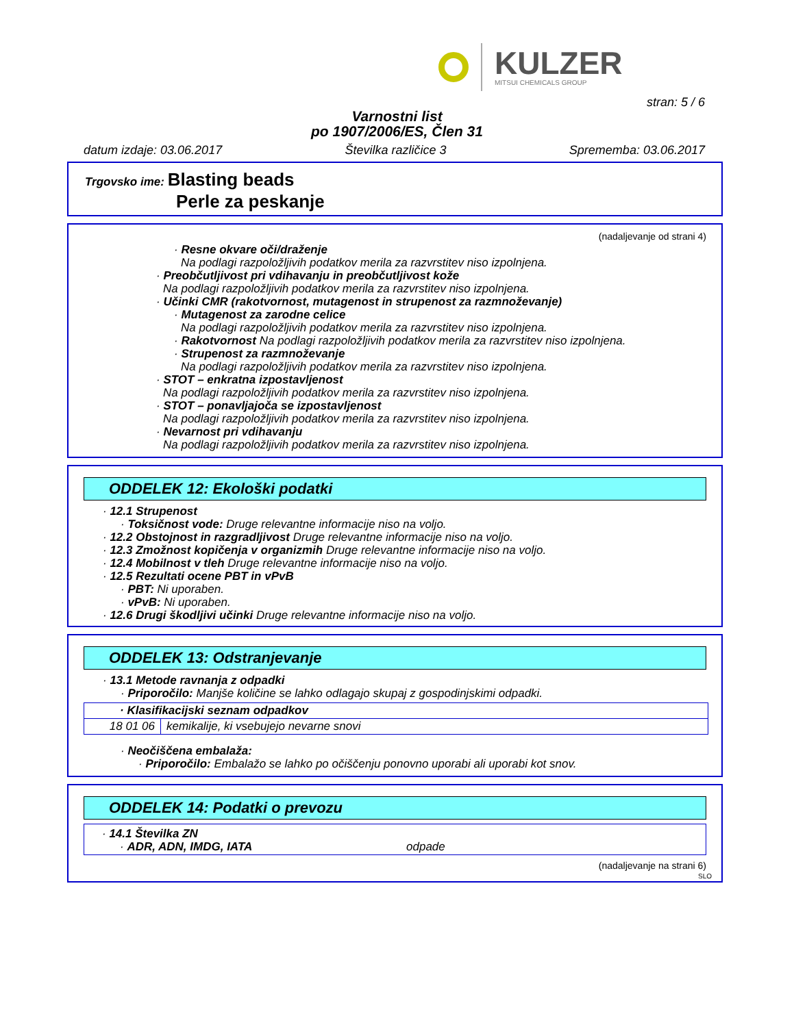KULZER
MITSUI CHEMICALS GROUP
stran: 5 / 6
Varnostni list
po 1907/2006/ES, Člen 31
datum izdaje: 03.06.2017 Številka različice 3 Sprememba: 03.06.2017
Trgovsko ime: Blasting beads
Perle za peskanje
(nadaljevanje od strani 4)
· Resne okvare oči/draženje
Na podlagi razpoložljivih podatkov merila za razvrstitev niso izpolnjena.
· Preobčutljivost pri vdihavanju in preobčutljivost kože
Na podlagi razpoložljivih podatkov merila za razvrstitev niso izpolnjena.
· Učinki CMR (rakotvornost, mutagenost in strupenost za razmnoževanje)
· Mutagenost za zarodne celice
Na podlagi razpoložljivih podatkov merila za razvrstitev niso izpolnjena.
· Rakotvornost Na podlagi razpoložljivih podatkov merila za razvrstitev niso izpolnjena.
· Strupenost za razmnoževanje
Na podlagi razpoložljivih podatkov merila za razvrstitev niso izpolnjena.
· STOT – enkratna izpostavljenost
Na podlagi razpoložljivih podatkov merila za razvrstitev niso izpolnjena.
· STOT – ponavljajoča se izpostavljenost
Na podlagi razpoložljivih podatkov merila za razvrstitev niso izpolnjena.
· Nevarnost pri vdihavanju
Na podlagi razpoložljivih podatkov merila za razvrstitev niso izpolnjena.
ODDELEK 12: Ekološki podatki
· 12.1 Strupenost
· Toksičnost vode: Druge relevantne informacije niso na voljo.
· 12.2 Obstojnost in razgradljivost Druge relevantne informacije niso na voljo.
· 12.3 Zmožnost kopičenja v organizmih Druge relevantne informacije niso na voljo.
· 12.4 Mobilnost v tleh Druge relevantne informacije niso na voljo.
· 12.5 Rezultati ocene PBT in vPvB
· PBT: Ni uporaben.
· vPvB: Ni uporaben.
· 12.6 Drugi škodljivi učinki Druge relevantne informacije niso na voljo.
ODDELEK 13: Odstranjevanje
· 13.1 Metode ravnanja z odpadki
· Priporočilo: Manjše količine se lahko odlagajo skupaj z gospodinjskimi odpadki.
| · Klasifikacijski seznam odpadkov | |
| --- | --- |
| 18 01 06 | kemikalije, ki vsebujejo nevarne snovi |
· Neočiščena embalaža:
· Priporočilo: Embalažo se lahko po očiščenju ponovno uporabi ali uporabi kot snov.
ODDELEK 14: Podatki o prevozu
· 14.1 Številka ZN
· ADR, ADN, IMDG, IATA odpade
(nadaljevanje na strani 6)
SLO